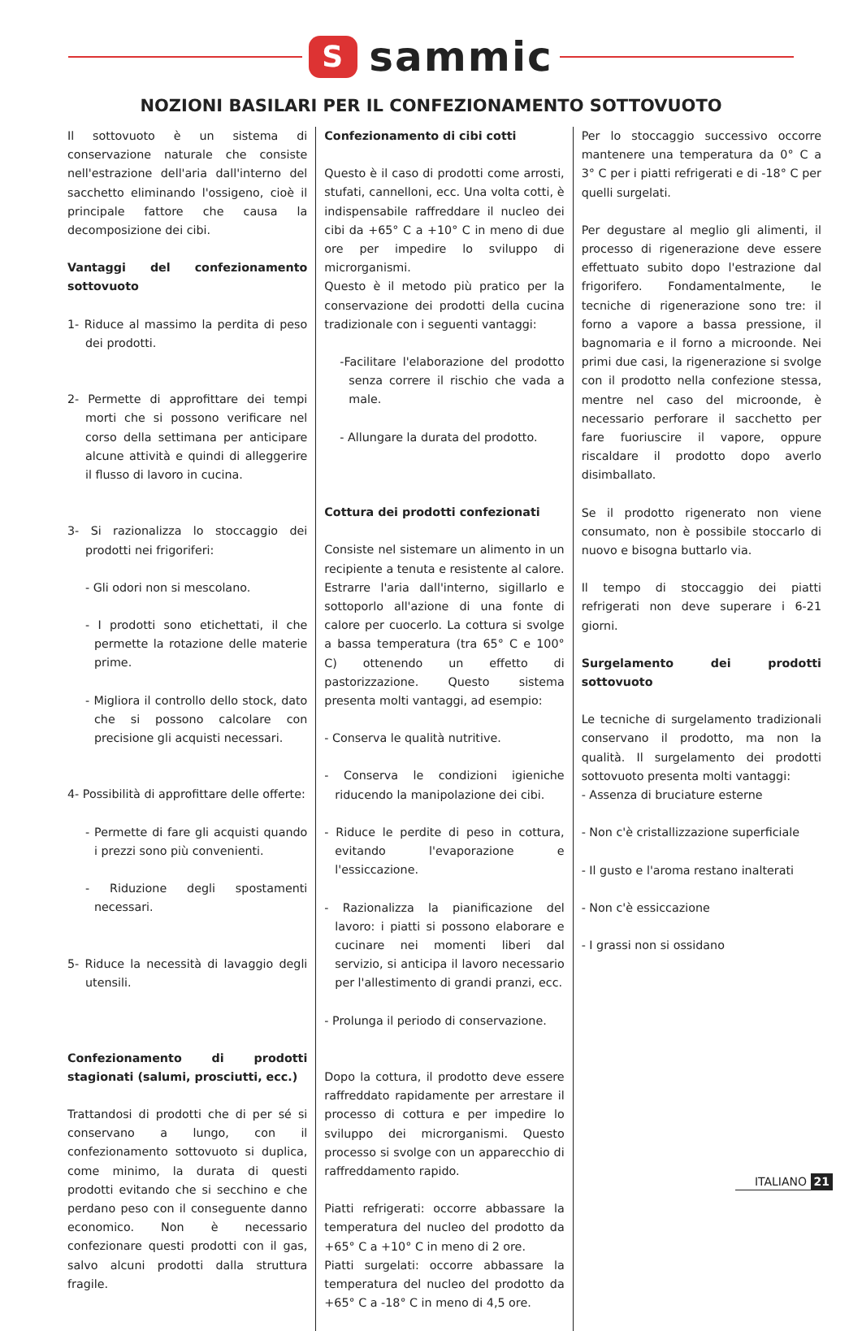S
sammic
NOZIONI BASILARI PER IL CONFEZIONAMENTO SOTTOVUOTO
Il sottovuoto è un sistema di conservazione naturale che consiste nell'estrazione dell'aria dall'interno del sacchetto eliminando l'ossigeno, cioè il principale fattore che causa la decomposizione dei cibi.
Vantaggi del confezionamento sottovuoto
1- Riduce al massimo la perdita di peso dei prodotti.
2- Permette di approfittare dei tempi morti che si possono verificare nel corso della settimana per anticipare alcune attività e quindi di alleggerire il flusso di lavoro in cucina.
3- Si razionalizza lo stoccaggio dei prodotti nei frigoriferi:
- Gli odori non si mescolano.
- I prodotti sono etichettati, il che permette la rotazione delle materie prime.
- Migliora il controllo dello stock, dato che si possono calcolare con precisione gli acquisti necessari.
4- Possibilità di approfittare delle offerte:
- Permette di fare gli acquisti quando i prezzi sono più convenienti.
- Riduzione degli spostamenti necessari.
5- Riduce la necessità di lavaggio degli utensili.
Confezionamento di prodotti stagionati (salumi, prosciutti, ecc.)
Trattandosi di prodotti che di per sé si conservano a lungo, con il confezionamento sottovuoto si duplica, come minimo, la durata di questi prodotti evitando che si secchino e che perdano peso con il conseguente danno economico. Non è necessario confezionare questi prodotti con il gas, salvo alcuni prodotti dalla struttura fragile.
Confezionamento di cibi cotti
Questo è il caso di prodotti come arrosti, stufati, cannelloni, ecc. Una volta cotti, è indispensabile raffreddare il nucleo dei cibi da +65° C a +10° C in meno di due ore per impedire lo sviluppo di microrganismi.
Questo è il metodo più pratico per la conservazione dei prodotti della cucina tradizionale con i seguenti vantaggi:
-Facilitare l'elaborazione del prodotto senza correre il rischio che vada a male.
- Allungare la durata del prodotto.
Cottura dei prodotti confezionati
Consiste nel sistemare un alimento in un recipiente a tenuta e resistente al calore. Estrarre l'aria dall'interno, sigillarlo e sottoporlo all'azione di una fonte di calore per cuocerlo. La cottura si svolge a bassa temperatura (tra 65° C e 100° C) ottenendo un effetto di pastorizzazione. Questo sistema presenta molti vantaggi, ad esempio:
- Conserva le qualità nutritive.
- Conserva le condizioni igieniche riducendo la manipolazione dei cibi.
- Riduce le perdite di peso in cottura, evitando l'evaporazione e l'essiccazione.
- Razionalizza la pianificazione del lavoro: i piatti si possono elaborare e cucinare nei momenti liberi dal servizio, si anticipa il lavoro necessario per l'allestimento di grandi pranzi, ecc.
- Prolunga il periodo di conservazione.
Dopo la cottura, il prodotto deve essere raffreddato rapidamente per arrestare il processo di cottura e per impedire lo sviluppo dei microrganismi. Questo processo si svolge con un apparecchio di raffreddamento rapido.
Piatti refrigerati: occorre abbassare la temperatura del nucleo del prodotto da +65° C a +10° C in meno di 2 ore.
Piatti surgelati: occorre abbassare la temperatura del nucleo del prodotto da +65° C a -18° C in meno di 4,5 ore.
Per lo stoccaggio successivo occorre mantenere una temperatura da 0° C a 3° C per i piatti refrigerati e di -18° C per quelli surgelati.
Per degustare al meglio gli alimenti, il processo di rigenerazione deve essere effettuato subito dopo l'estrazione dal frigorifero. Fondamentalmente, le tecniche di rigenerazione sono tre: il forno a vapore a bassa pressione, il bagnomaria e il forno a microonde. Nei primi due casi, la rigenerazione si svolge con il prodotto nella confezione stessa, mentre nel caso del microonde, è necessario perforare il sacchetto per fare fuoriuscire il vapore, oppure riscaldare il prodotto dopo averlo disimballato.
Se il prodotto rigenerato non viene consumato, non è possibile stoccarlo di nuovo e bisogna buttarlo via.
Il tempo di stoccaggio dei piatti refrigerati non deve superare i 6-21 giorni.
Surgelamento dei prodotti sottovuoto
Le tecniche di surgelamento tradizionali conservano il prodotto, ma non la qualità. Il surgelamento dei prodotti sottovuoto presenta molti vantaggi:
- Assenza di bruciature esterne
- Non c'è cristallizzazione superficiale
- Il gusto e l'aroma restano inalterati
- Non c'è essiccazione
- I grassi non si ossidano
ITALIANO 21